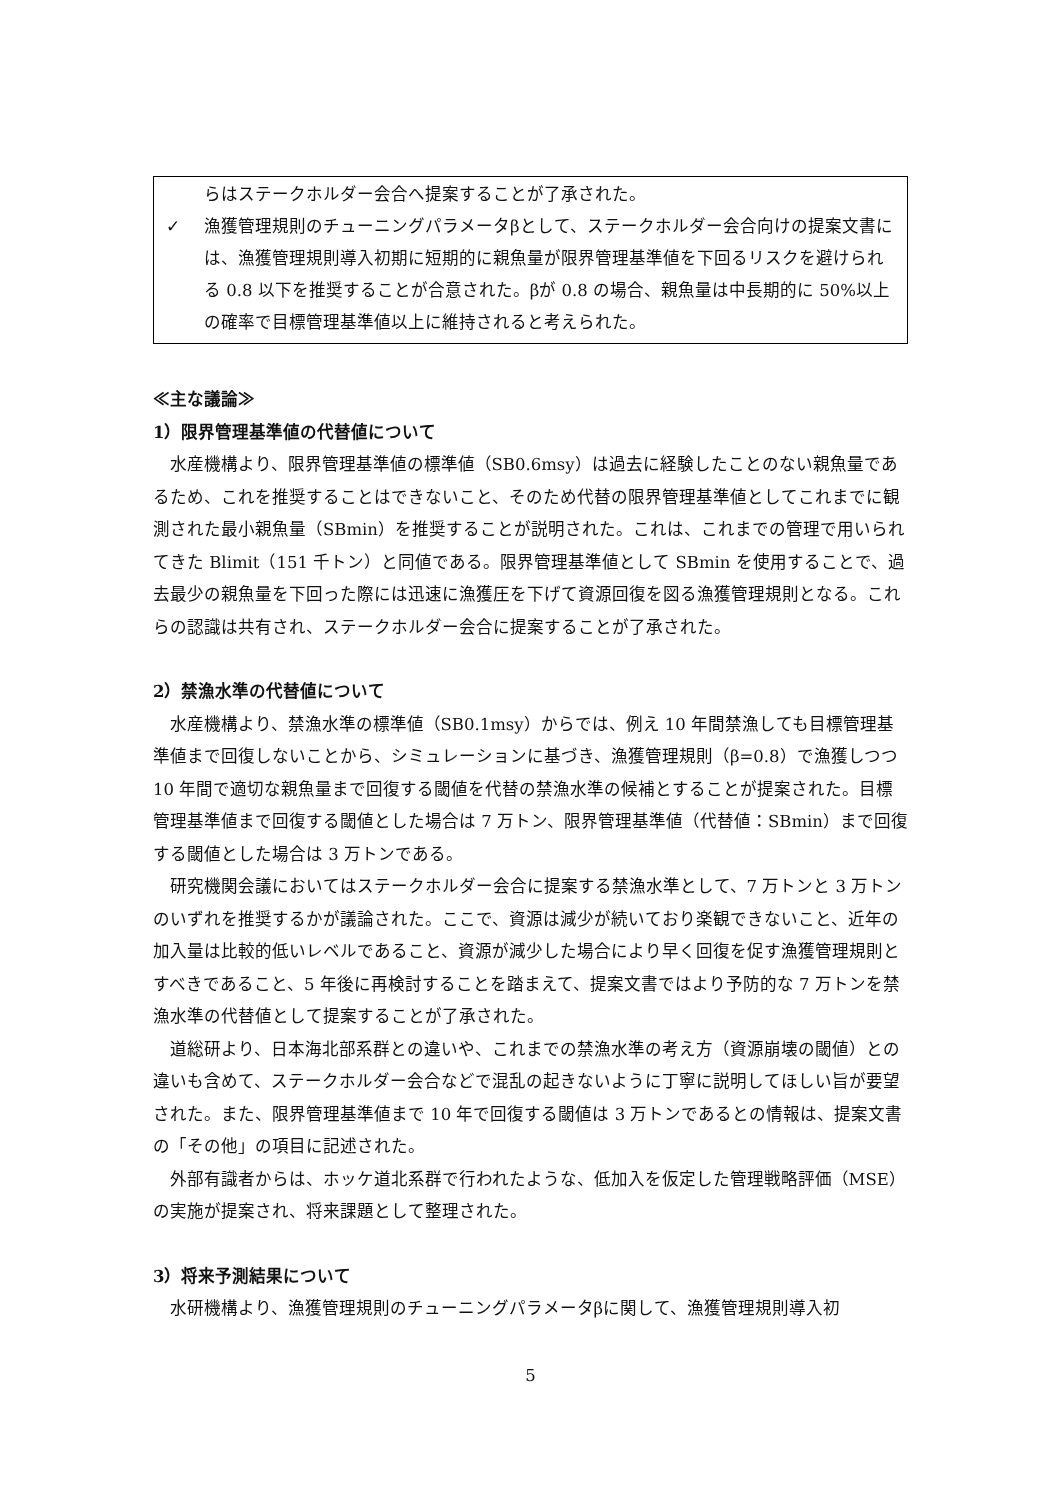らはステークホルダー会合へ提案することが了承された。
✓ 漁獲管理規則のチューニングパラメータβとして、ステークホルダー会合向けの提案文書には、漁獲管理規則導入初期に短期的に親魚量が限界管理基準値を下回るリスクを避けられる 0.8 以下を推奨することが合意された。βが 0.8 の場合、親魚量は中長期的に 50%以上の確率で目標管理基準値以上に維持されると考えられた。
≪主な議論≫
1）限界管理基準値の代替値について
水産機構より、限界管理基準値の標準値（SB0.6msy）は過去に経験したことのない親魚量であるため、これを推奨することはできないこと、そのため代替の限界管理基準値としてこれまでに観測された最小親魚量（SBmin）を推奨することが説明された。これは、これまでの管理で用いられてきた Blimit（151 千トン）と同値である。限界管理基準値として SBmin を使用することで、過去最少の親魚量を下回った際には迅速に漁獲圧を下げて資源回復を図る漁獲管理規則となる。これらの認識は共有され、ステークホルダー会合に提案することが了承された。
2）禁漁水準の代替値について
水産機構より、禁漁水準の標準値（SB0.1msy）からでは、例え 10 年間禁漁しても目標管理基準値まで回復しないことから、シミュレーションに基づき、漁獲管理規則（β=0.8）で漁獲しつつ 10 年間で適切な親魚量まで回復する閾値を代替の禁漁水準の候補とすることが提案された。目標管理基準値まで回復する閾値とした場合は 7 万トン、限界管理基準値（代替値：SBmin）まで回復する閾値とした場合は 3 万トンである。
研究機関会議においてはステークホルダー会合に提案する禁漁水準として、7 万トンと 3 万トンのいずれを推奨するかが議論された。ここで、資源は減少が続いており楽観できないこと、近年の加入量は比較的低いレベルであること、資源が減少した場合により早く回復を促す漁獲管理規則とすべきであること、5 年後に再検討することを踏まえて、提案文書ではより予防的な 7 万トンを禁漁水準の代替値として提案することが了承された。
道総研より、日本海北部系群との違いや、これまでの禁漁水準の考え方（資源崩壊の閾値）との違いも含めて、ステークホルダー会合などで混乱の起きないように丁寧に説明してほしい旨が要望された。また、限界管理基準値まで 10 年で回復する閾値は 3 万トンであるとの情報は、提案文書の「その他」の項目に記述された。
外部有識者からは、ホッケ道北系群で行われたような、低加入を仮定した管理戦略評価（MSE）の実施が提案され、将来課題として整理された。
3）将来予測結果について
水研機構より、漁獲管理規則のチューニングパラメータβに関して、漁獲管理規則導入初
5